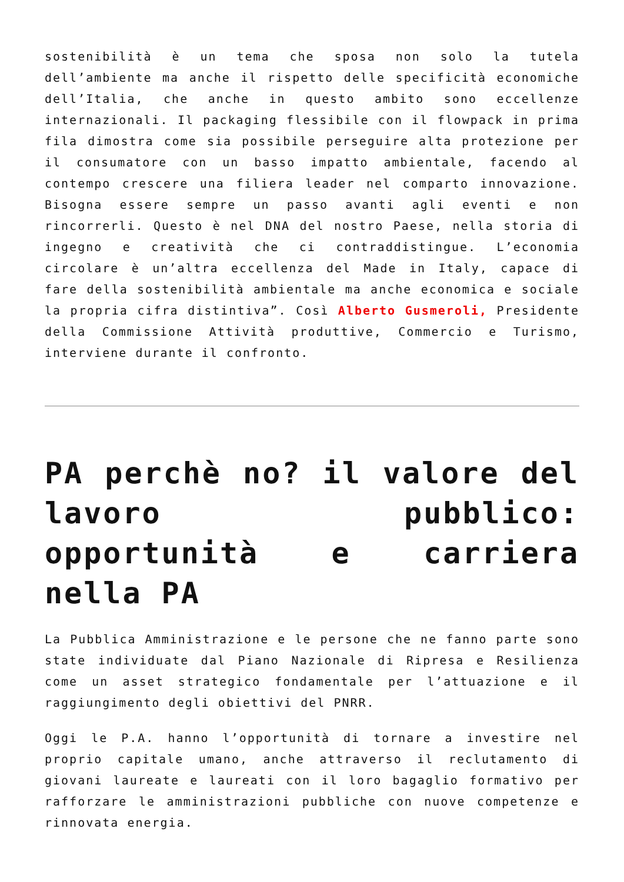sostenibilità è un tema che sposa non solo la tutela dell’ambiente ma anche il rispetto delle specificità economiche dell’Italia, che anche in questo ambito sono eccellenze internazionali. Il packaging flessibile con il flowpack in prima fila dimostra come sia possibile perseguire alta protezione per il consumatore con un basso impatto ambientale, facendo al contempo crescere una filiera leader nel comparto innovazione. Bisogna essere sempre un passo avanti agli eventi e non rincorrerli. Questo è nel DNA del nostro Paese, nella storia di ingegno e creatività che ci contraddistingue. L’economia circolare è un’altra eccellenza del Made in Italy, capace di fare della sostenibilità ambientale ma anche economica e sociale la propria cifra distintiva”. Così Alberto Gusmeroli, Presidente della Commissione Attività produttive, Commercio e Turismo, interviene durante il confronto.
PA perchè no? il valore del lavoro pubblico: opportunità e carriera nella PA
La Pubblica Amministrazione e le persone che ne fanno parte sono state individuate dal Piano Nazionale di Ripresa e Resilienza come un asset strategico fondamentale per l’attuazione e il raggiungimento degli obiettivi del PNRR.
Oggi le P.A. hanno l’opportunità di tornare a investire nel proprio capitale umano, anche attraverso il reclutamento di giovani laureate e laureati con il loro bagaglio formativo per rafforzare le amministrazioni pubbliche con nuove competenze e rinnovata energia.